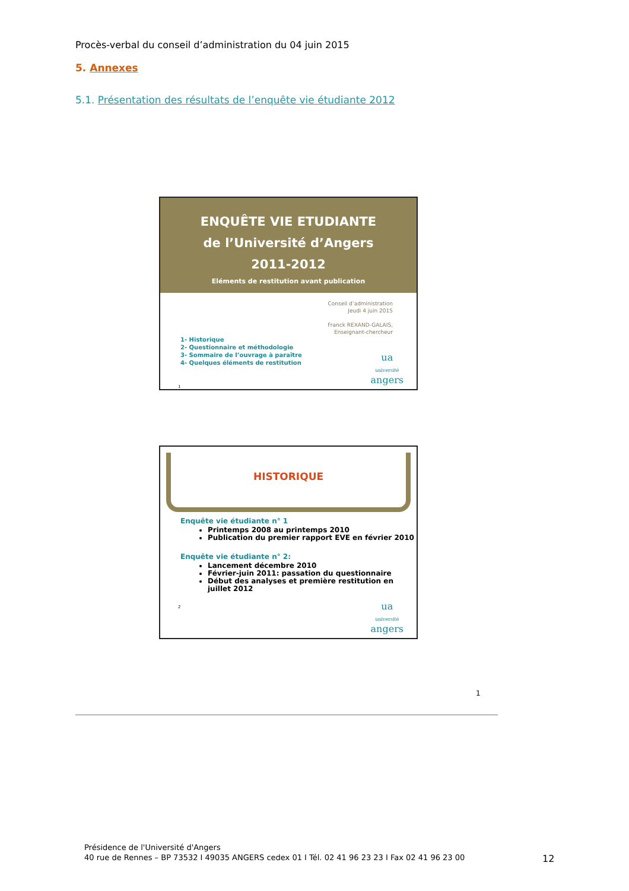Procès-verbal du conseil d’administration du 04 juin 2015
5. Annexes
5.1. Présentation des résultats de l’enquête vie étudiante 2012
ENQUÊTE VIE ETUDIANTE
de l’Université d’Angers
2011-2012
Eléments de restitution avant publication
Conseil d’administration
Jeudi 4 juin 2015
Franck REXAND-GALAIS,
Enseignant-chercheur
1- Historique
2- Questionnaire et méthodologie
3- Sommaire de l’ouvrage à paraître
4- Quelques éléments de restitution
1
ua
université
angers
HISTORIQUE
Enquête vie étudiante n° 1
Printemps 2008 au printemps 2010
Publication du premier rapport EVE en février 2010
Enquête vie étudiante n° 2:
Lancement décembre 2010
Février-juin 2011: passation du questionnaire
Début des analyses et première restitution en juillet 2012
2
ua
université
angers
1
Présidence de l'Université d'Angers
40 rue de Rennes – BP 73532 I 49035 ANGERS cedex 01 I Tél. 02 41 96 23 23 I Fax 02 41 96 23 00
12